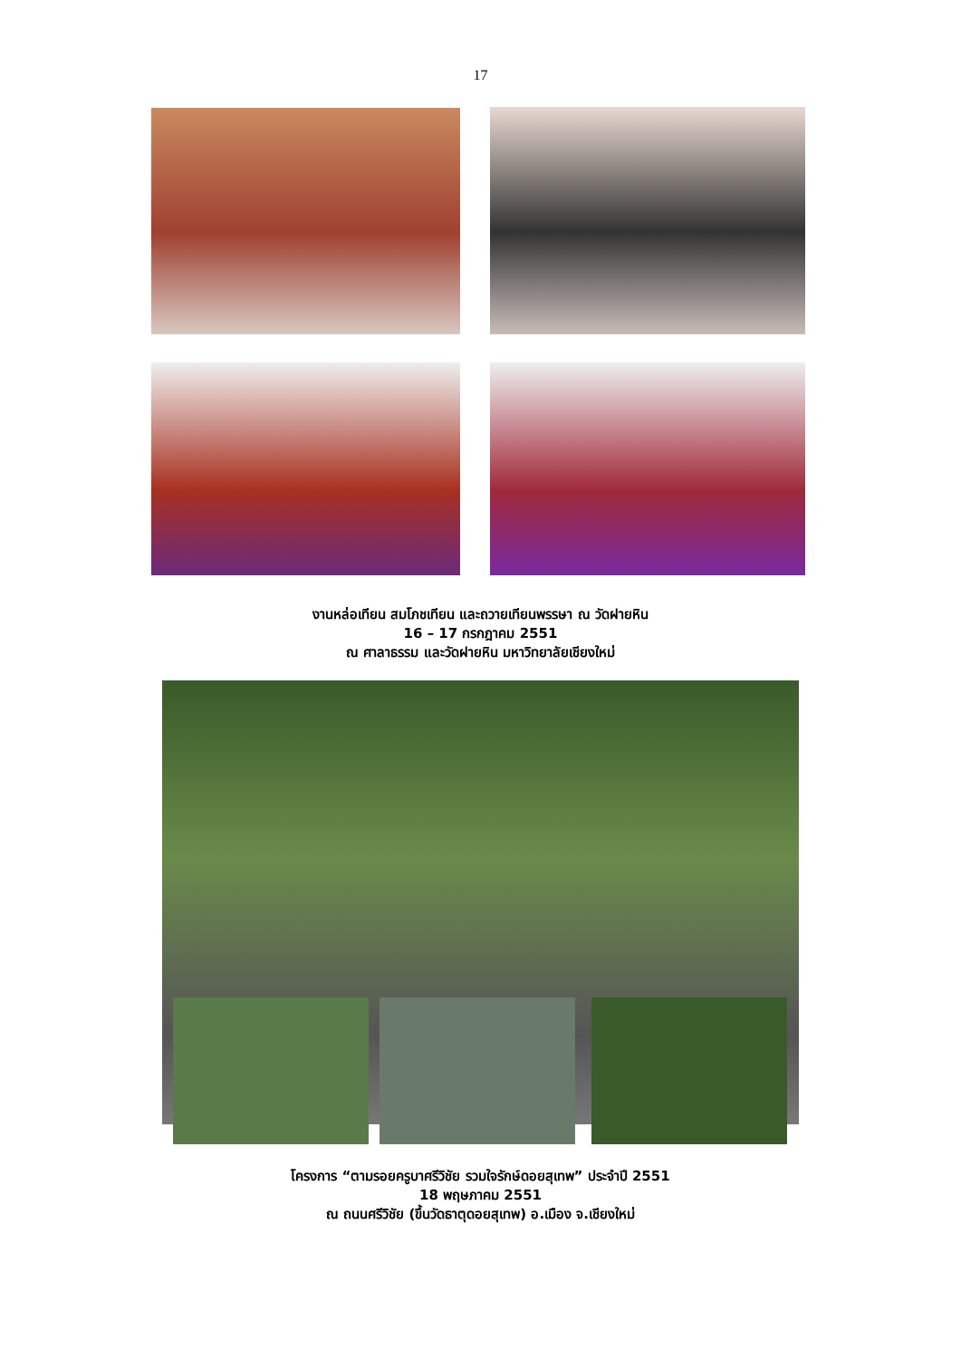17
งานหล่อเทียน สมโภชเทียน และถวายเทียนพรรษา ณ วัดฝายหิน
16 – 17 กรกฎาคม 2551
ณ ศาลาธรรม และวัดฝายหิน มหาวิทยาลัยเชียงใหม่
โครงการ “ตามรอยครูบาศรีวิชัย รวมใจรักษ์ดอยสุเทพ” ประจำปี 2551
18 พฤษภาคม 2551
ณ ถนนศรีวิชัย (ขึ้นวัดธาตุดอยสุเทพ) อ.เมือง จ.เชียงใหม่